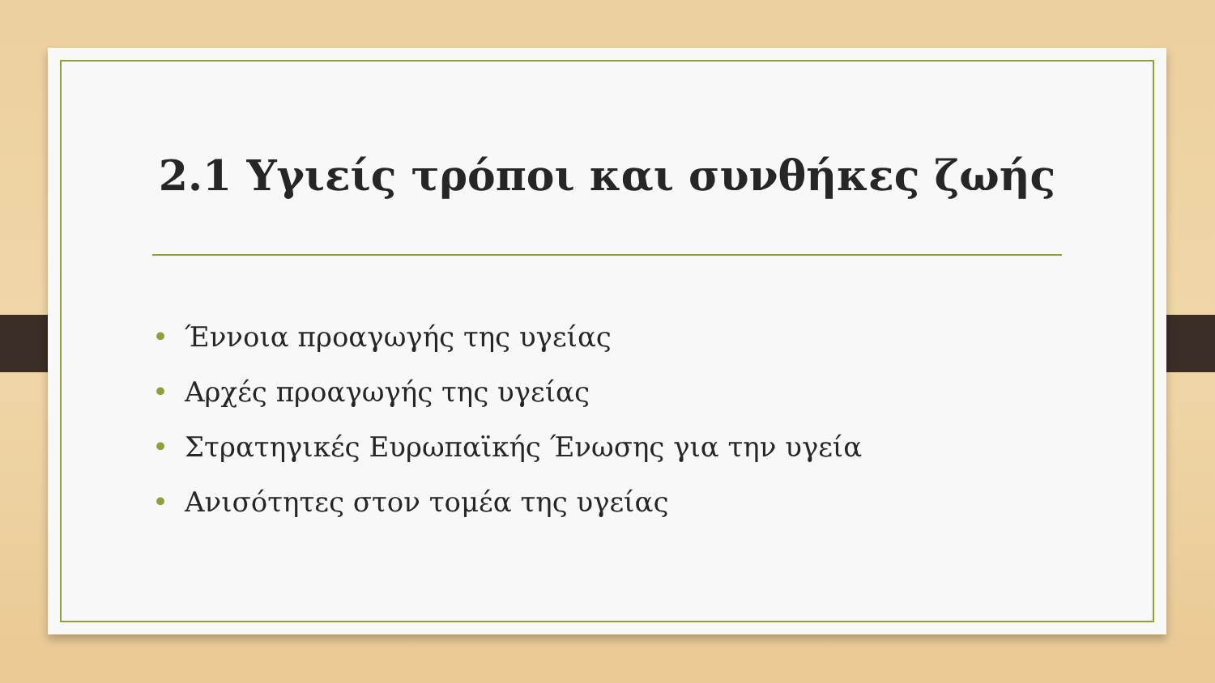2.1 Υγιείς τρόποι και συνθήκες ζωής
• Έννοια προαγωγής της υγείας
• Αρχές προαγωγής της υγείας
• Στρατηγικές Ευρωπαϊκής Ένωσης για την υγεία
• Ανισότητες στον τομέα της υγείας